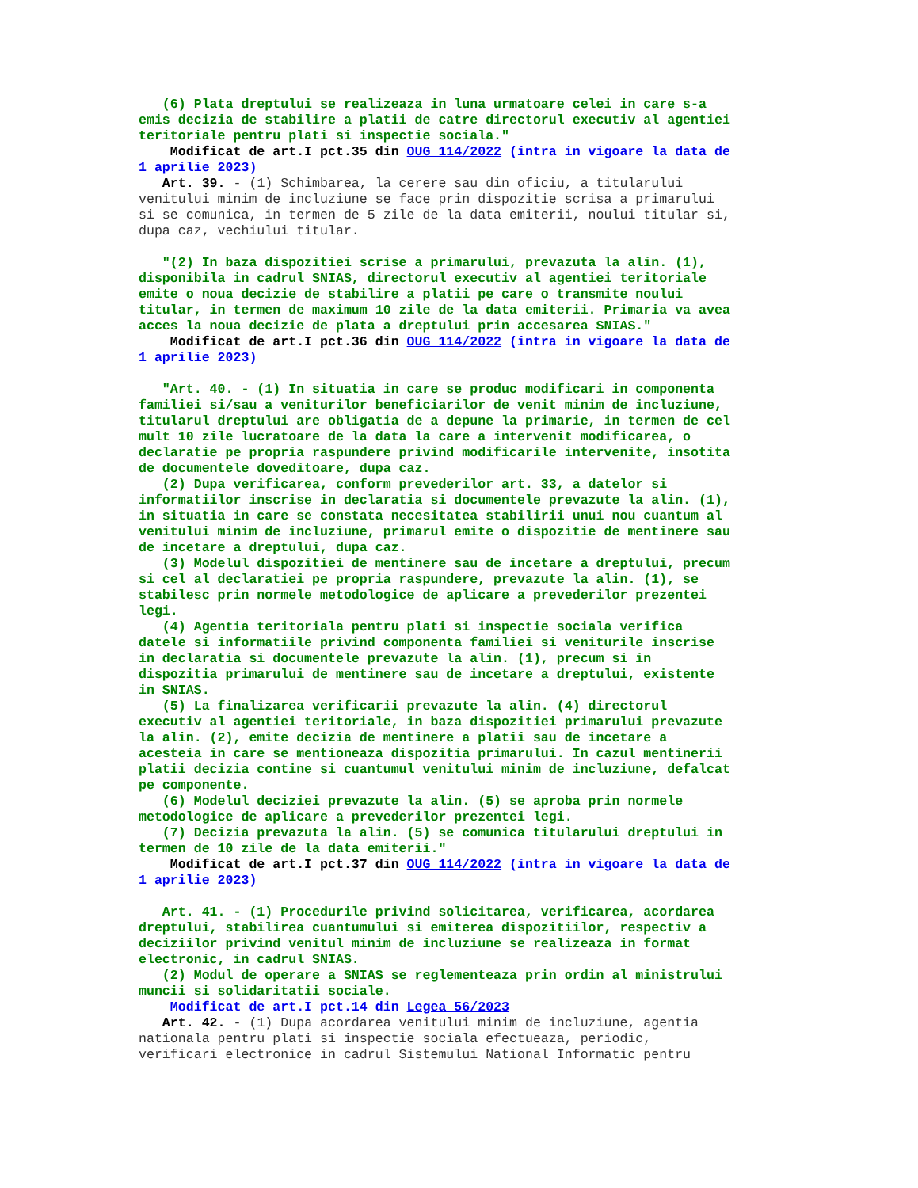(6) Plata dreptului se realizeaza in luna urmatoare celei in care s-a emis decizia de stabilire a platii de catre directorul executiv al agentiei teritoriale pentru plati si inspectie sociala." Modificat de art.I pct.35 din OUG 114/2022 (intra in vigoare la data de 1 aprilie 2023) Art. 39. - (1) Schimbarea, la cerere sau din oficiu, a titularului venitului minim de incluziune se face prin dispozitie scrisa a primarului si se comunica, in termen de 5 zile de la data emiterii, noului titular si, dupa caz, vechiului titular. "(2) In baza dispozitiei scrise a primarului, prevazuta la alin. (1), disponibila in cadrul SNIAS, directorul executiv al agentiei teritoriale emite o noua decizie de stabilire a platii pe care o transmite noului titular, in termen de maximum 10 zile de la data emiterii. Primaria va avea acces la noua decizie de plata a dreptului prin accesarea SNIAS." Modificat de art.I pct.36 din OUG 114/2022 (intra in vigoare la data de 1 aprilie 2023) "Art. 40. - (1) In situatia in care se produc modificari in componenta familiei si/sau a veniturilor beneficiarilor de venit minim de incluziune, titularul dreptului are obligatia de a depune la primarie, in termen de cel mult 10 zile lucratoare de la data la care a intervenit modificarea, o declaratie pe propria raspundere privind modificarile intervenite, insotita de documentele doveditoare, dupa caz. (2) Dupa verificarea, conform prevederilor art. 33, a datelor si informatiilor inscrise in declaratia si documentele prevazute la alin. (1), in situatia in care se constata necesitatea stabilirii unui nou cuantum al venitului minim de incluziune, primarul emite o dispozitie de mentinere sau de incetare a dreptului, dupa caz. (3) Modelul dispozitiei de mentinere sau de incetare a dreptului, precum si cel al declaratiei pe propria raspundere, prevazute la alin. (1), se stabilesc prin normele metodologice de aplicare a prevederilor prezentei legi. (4) Agentia teritoriala pentru plati si inspectie sociala verifica datele si informatiile privind componenta familiei si veniturile inscrise in declaratia si documentele prevazute la alin. (1), precum si in dispozitia primarului de mentinere sau de incetare a dreptului, existente in SNIAS. (5) La finalizarea verificarii prevazute la alin. (4) directorul executiv al agentiei teritoriale, in baza dispozitiei primarului prevazute la alin. (2), emite decizia de mentinere a platii sau de incetare a acesteia in care se mentioneaza dispozitia primarului. In cazul mentinerii platii decizia contine si cuantumul venitului minim de incluziune, defalcat pe componente. (6) Modelul deciziei prevazute la alin. (5) se aproba prin normele metodologice de aplicare a prevederilor prezentei legi. (7) Decizia prevazuta la alin. (5) se comunica titularului dreptului in termen de 10 zile de la data emiterii." Modificat de art.I pct.37 din OUG 114/2022 (intra in vigoare la data de 1 aprilie 2023) Art. 41. - (1) Procedurile privind solicitarea, verificarea, acordarea dreptului, stabilirea cuantumului si emiterea dispozitiilor, respectiv a deciziilor privind venitul minim de incluziune se realizeaza in format electronic, in cadrul SNIAS. (2) Modul de operare a SNIAS se reglementeaza prin ordin al ministrului muncii si solidaritatii sociale. Modificat de art.I pct.14 din Legea 56/2023 Art. 42. - (1) Dupa acordarea venitului minim de incluziune, agentia nationala pentru plati si inspectie sociala efectueaza, periodic, verificari electronice in cadrul Sistemului National Informatic pentru